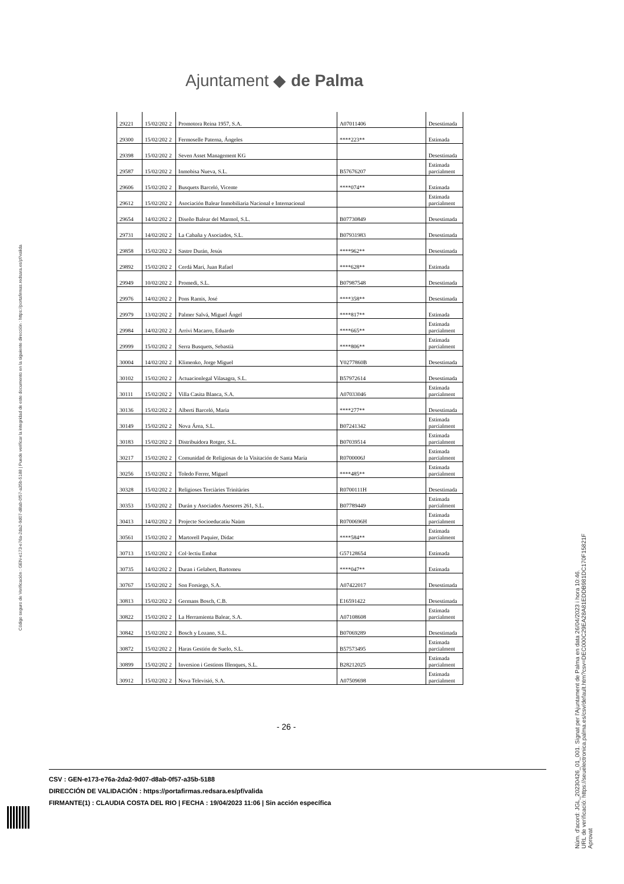Ajuntament ◆ de Palma
Código seguro de Verificación : GEN-e173-e76a-2da2-9d07-d8ab-0f57-a35b-5188 | Puede verificar la integridad de este documento en la siguiente dirección : https://portafirmas.redsara.es/pf/valida
| 29221 | 15/02/202 2 | Promotora Reina 1957, S.A. | A07011406 | Desestimada |
| 29300 | 15/02/202 2 | Fermoselle Paterna, Ángeles | ****223** | Estimada |
| 29398 | 15/02/202 2 | Seven Asset Management KG | | Desestimada |
| 29587 | 15/02/202 2 | Inmobisa Nueva, S.L. | B57676207 | Estimada parcialment |
| 29606 | 15/02/202 2 | Busquets Barceló, Vicente | ****074** | Estimada |
| 29612 | 15/02/202 2 | Asociación Balear Inmobiliaria Nacional e Internacional | | Estimada parcialment |
| 29654 | 14/02/202 2 | Diseño Balear del Marmol, S.L. | B07730849 | Desestimada |
| 29731 | 14/02/202 2 | La Cabaña y Asociados, S.L. | B07931983 | Desestimada |
| 29858 | 15/02/202 2 | Sastre Durán, Jesús | ****962** | Desestimada |
| 29892 | 15/02/202 2 | Cerdá Marí, Juan Rafael | ****628** | Estimada |
| 29949 | 10/02/202 2 | Promedi, S.L. | B07987548 | Desestimada |
| 29976 | 14/02/202 2 | Pons Ramis, José | ****358** | Desestimada |
| 29979 | 13/02/202 2 | Palmer Salvá, Miguel Ángel | ****817** | Estimada |
| 29984 | 14/02/202 2 | Arrivi Macarro, Eduardo | ****665** | Estimada parcialment |
| 29999 | 15/02/202 2 | Serra Busquets, Sebastià | ****806** | Estimada parcialment |
| 30004 | 14/02/202 2 | Klimenko, Jorge Miguel | Y0277860B | Desestimada |
| 30102 | 15/02/202 2 | Actuacionlegal Vilasagra, S.L. | B57972614 | Desestimada |
| 30111 | 15/02/202 2 | Villa Casita Blanca, S.A. | A07033046 | Estimada parcialment |
| 30136 | 15/02/202 2 | Albertí Barceló, Maria | ****277** | Desestimada |
| 30149 | 15/02/202 2 | Nova Área, S.L. | B07241342 | Estimada parcialment |
| 30183 | 15/02/202 2 | Distribuidora Rotger, S.L. | B07039514 | Estimada parcialment |
| 30217 | 15/02/202 2 | Comunidad de Religiosas de la Visitación de Santa María | R0700006J | Estimada parcialment |
| 30256 | 15/02/202 2 | Toledo Ferrer, Miguel | ****485** | Estimada parcialment |
| 30328 | 15/02/202 2 | Religioses Terciàries Trinitàries | R0700111H | Desestimada |
| 30353 | 15/02/202 2 | Durán y Asociados Asesores 261, S.L. | B07789449 | Estimada parcialment |
| 30413 | 14/02/202 2 | Projecte Socioeducatiu Naüm | R0700696H | Estimada parcialment |
| 30561 | 15/02/202 2 | Martorell Paquier, Dídac | ****584** | Estimada parcialment |
| 30713 | 15/02/202 2 | Col·lectiu Embat | G57128654 | Estimada |
| 30735 | 14/02/202 2 | Duran i Gelabert, Bartomeu | ****047** | Estimada |
| 30767 | 15/02/202 2 | Son Forsiego, S.A. | A07422017 | Desestimada |
| 30813 | 15/02/202 2 | Germans Bosch, C.B. | E16591422 | Desestimada |
| 30822 | 15/02/202 2 | La Herramienta Balear, S.A. | A07108608 | Estimada parcialment |
| 30842 | 15/02/202 2 | Bosch y Lozano, S.L. | B07069289 | Desestimada |
| 30872 | 15/02/202 2 | Haras Gestión de Suelo, S.L. | B57573495 | Estimada parcialment |
| 30899 | 15/02/202 2 | Inversion i Gestions Illenques, S.L. | B28212025 | Estimada parcialment |
| 30912 | 15/02/202 2 | Nova Televisió, S.A. | A07509698 | Estimada parcialment |
- 26 -
CSV : GEN-e173-e76a-2da2-9d07-d8ab-0f57-a35b-5188
DIRECCIÓN DE VALIDACIÓN : https://portafirmas.redsara.es/pf/valida
FIRMANTE(1) : CLAUDIA COSTA DEL RIO | FECHA : 19/04/2023 11:06 | Sin acción específica
Núm. d'acord: JGL_20230426_01_001. Signat per l'Ajuntament de Palma en data 26/04/2023 i hora 10:46.
URL de verificació: https://seuelectronica.palma.es/csv/default.htm?csv=DEC000C29EA28A81EDDB981DC170F15821F
Aprovat